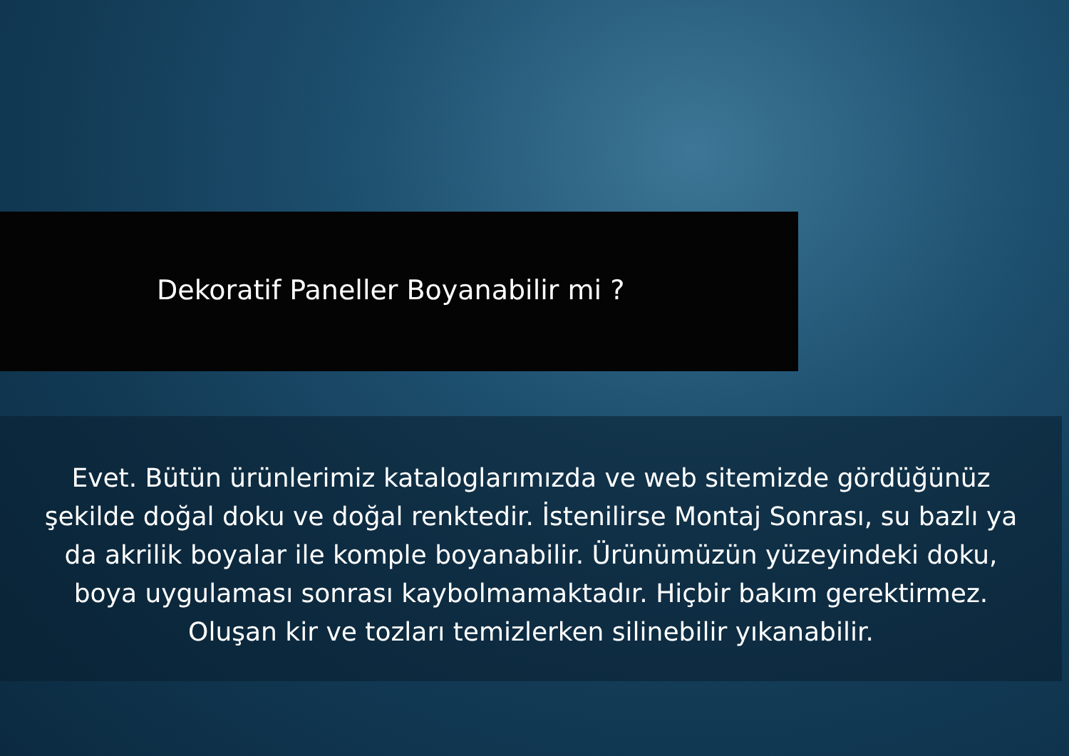Dekoratif Paneller Boyanabilir mi ?
Evet. Bütün ürünlerimiz kataloglarımızda ve web sitemizde gördüğünüz şekilde doğal doku ve doğal renktedir. İstenilirse Montaj Sonrası, su bazlı ya da akrilik boyalar ile komple boyanabilir. Ürünümüzün yüzeyindeki doku, boya uygulaması sonrası kaybolmamaktadır. Hiçbir bakım gerektirmez. Oluşan kir ve tozları temizlerken silinebilir yıkanabilir.